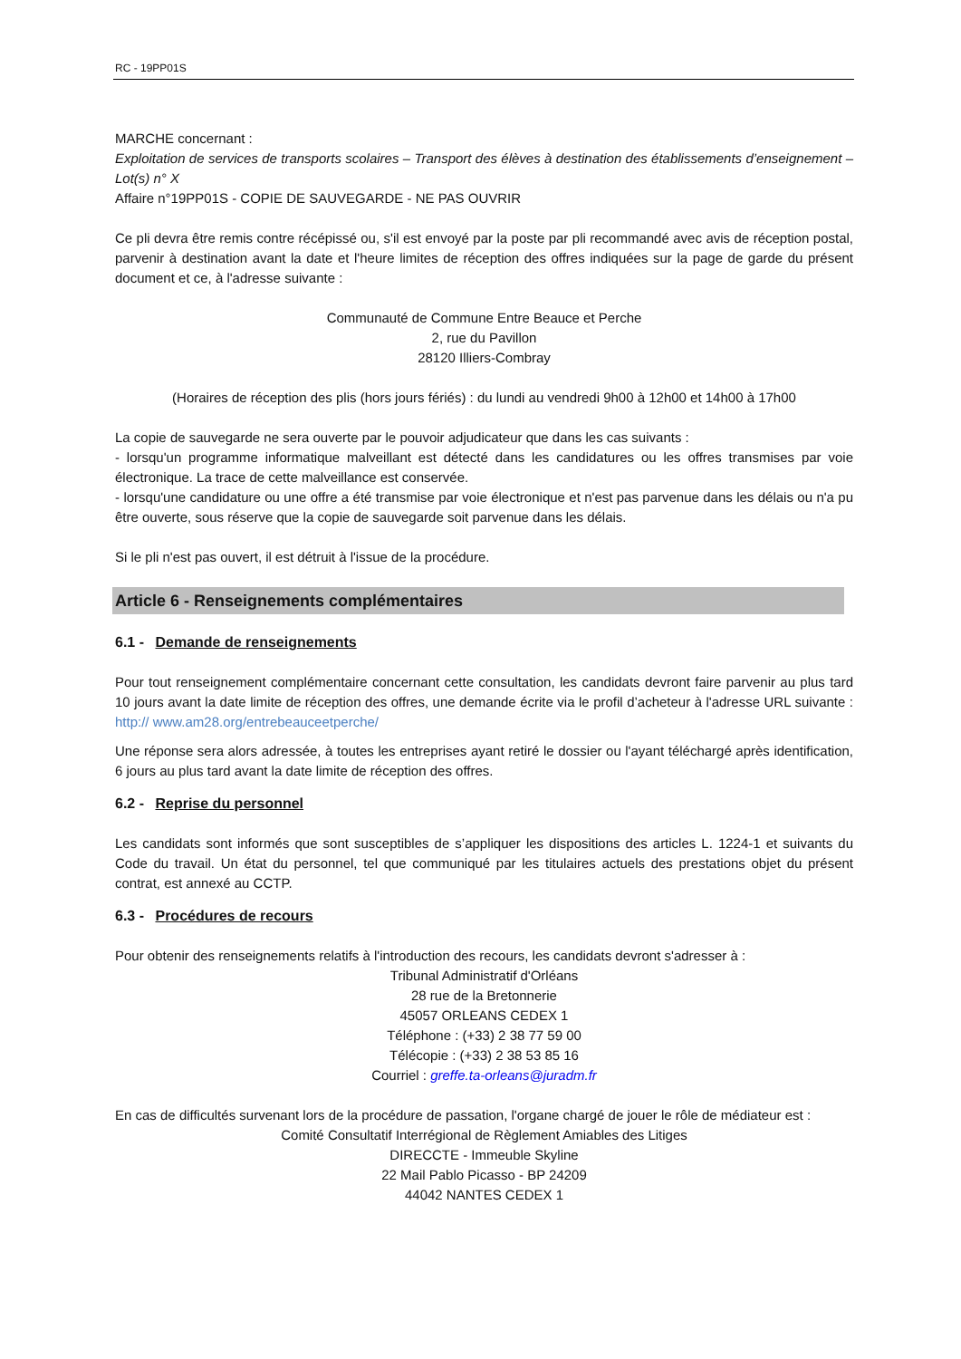RC - 19PP01S
MARCHE concernant :
Exploitation de services de transports scolaires – Transport des élèves à destination des établissements d’enseignement – Lot(s) n° X
Affaire n°19PP01S - COPIE DE SAUVEGARDE - NE PAS OUVRIR
Ce pli devra être remis contre récépissé ou, s'il est envoyé par la poste par pli recommandé avec avis de réception postal, parvenir à destination avant la date et l'heure limites de réception des offres indiquées sur la page de garde du présent document et ce, à l'adresse suivante :
Communauté de Commune Entre Beauce et Perche
2, rue du Pavillon
28120 Illiers-Combray
(Horaires de réception des plis (hors jours fériés) : du lundi au vendredi 9h00 à 12h00 et 14h00 à 17h00
La copie de sauvegarde ne sera ouverte par le pouvoir adjudicateur que dans les cas suivants :
- lorsqu'un programme informatique malveillant est détecté dans les candidatures ou les offres transmises par voie électronique. La trace de cette malveillance est conservée.
- lorsqu'une candidature ou une offre a été transmise par voie électronique et n'est pas parvenue dans les délais ou n'a pu être ouverte, sous réserve que la copie de sauvegarde soit parvenue dans les délais.
Si le pli n'est pas ouvert, il est détruit à l'issue de la procédure.
Article 6 - Renseignements complémentaires
6.1 - Demande de renseignements
Pour tout renseignement complémentaire concernant cette consultation, les candidats devront faire parvenir au plus tard 10 jours avant la date limite de réception des offres, une demande écrite via le profil d’acheteur à l'adresse URL suivante : http:// www.am28.org/entrebeauceetperche/
Une réponse sera alors adressée, à toutes les entreprises ayant retiré le dossier ou l'ayant téléchargé après identification, 6 jours au plus tard avant la date limite de réception des offres.
6.2 - Reprise du personnel
Les candidats sont informés que sont susceptibles de s’appliquer les dispositions des articles L. 1224-1 et suivants du Code du travail. Un état du personnel, tel que communiqué par les titulaires actuels des prestations objet du présent contrat, est annexé au CCTP.
6.3 - Procédures de recours
Pour obtenir des renseignements relatifs à l'introduction des recours, les candidats devront s'adresser à :
Tribunal Administratif d'Orléans
28 rue de la Bretonnerie
45057 ORLEANS CEDEX 1
Téléphone : (+33) 2 38 77 59 00
Télécopie : (+33) 2 38 53 85 16
Courriel : greffe.ta-orleans@juradm.fr
En cas de difficultés survenant lors de la procédure de passation, l'organe chargé de jouer le rôle de médiateur est :
Comité Consultatif Interrégional de Règlement Amiables des Litiges
DIRECCTE - Immeuble Skyline
22 Mail Pablo Picasso - BP 24209
44042 NANTES CEDEX 1